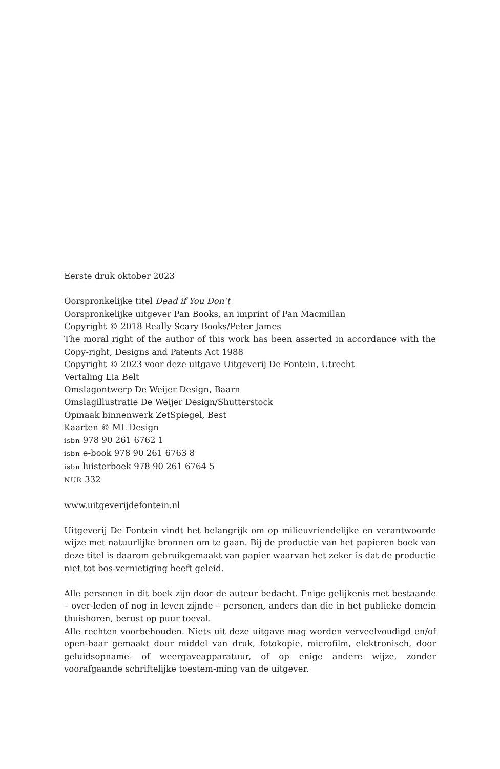Eerste druk oktober 2023
Oorspronkelijke titel Dead if You Don’t
Oorspronkelijke uitgever Pan Books, an imprint of Pan Macmillan
Copyright © 2018 Really Scary Books/Peter James
The moral right of the author of this work has been asserted in accordance with the Copy-right, Designs and Patents Act 1988
Copyright © 2023 voor deze uitgave Uitgeverij De Fontein, Utrecht
Vertaling Lia Belt
Omslagontwerp De Weijer Design, Baarn
Omslagillustratie De Weijer Design/Shutterstock
Opmaak binnenwerk ZetSpiegel, Best
Kaarten © ML Design
isbn 978 90 261 6762 1
isbn e-book 978 90 261 6763 8
isbn luisterboek 978 90 261 6764 5
NUR 332
www.uitgeverijdefontein.nl
Uitgeverij De Fontein vindt het belangrijk om op milieuvriendelijke en verantwoorde wijze met natuurlijke bronnen om te gaan. Bij de productie van het papieren boek van deze titel is daarom gebruikgemaakt van papier waarvan het zeker is dat de productie niet tot bos-vernietiging heeft geleid.
Alle personen in dit boek zijn door de auteur bedacht. Enige gelijkenis met bestaande – over-leden of nog in leven zijnde – personen, anders dan die in het publieke domein thuishoren, berust op puur toeval.
Alle rechten voorbehouden. Niets uit deze uitgave mag worden verveelvoudigd en/of open-baar gemaakt door middel van druk, fotokopie, microfilm, elektronisch, door geluidsopname- of weergaveapparatuur, of op enige andere wijze, zonder voorafgaande schriftelijke toestem-ming van de uitgever.